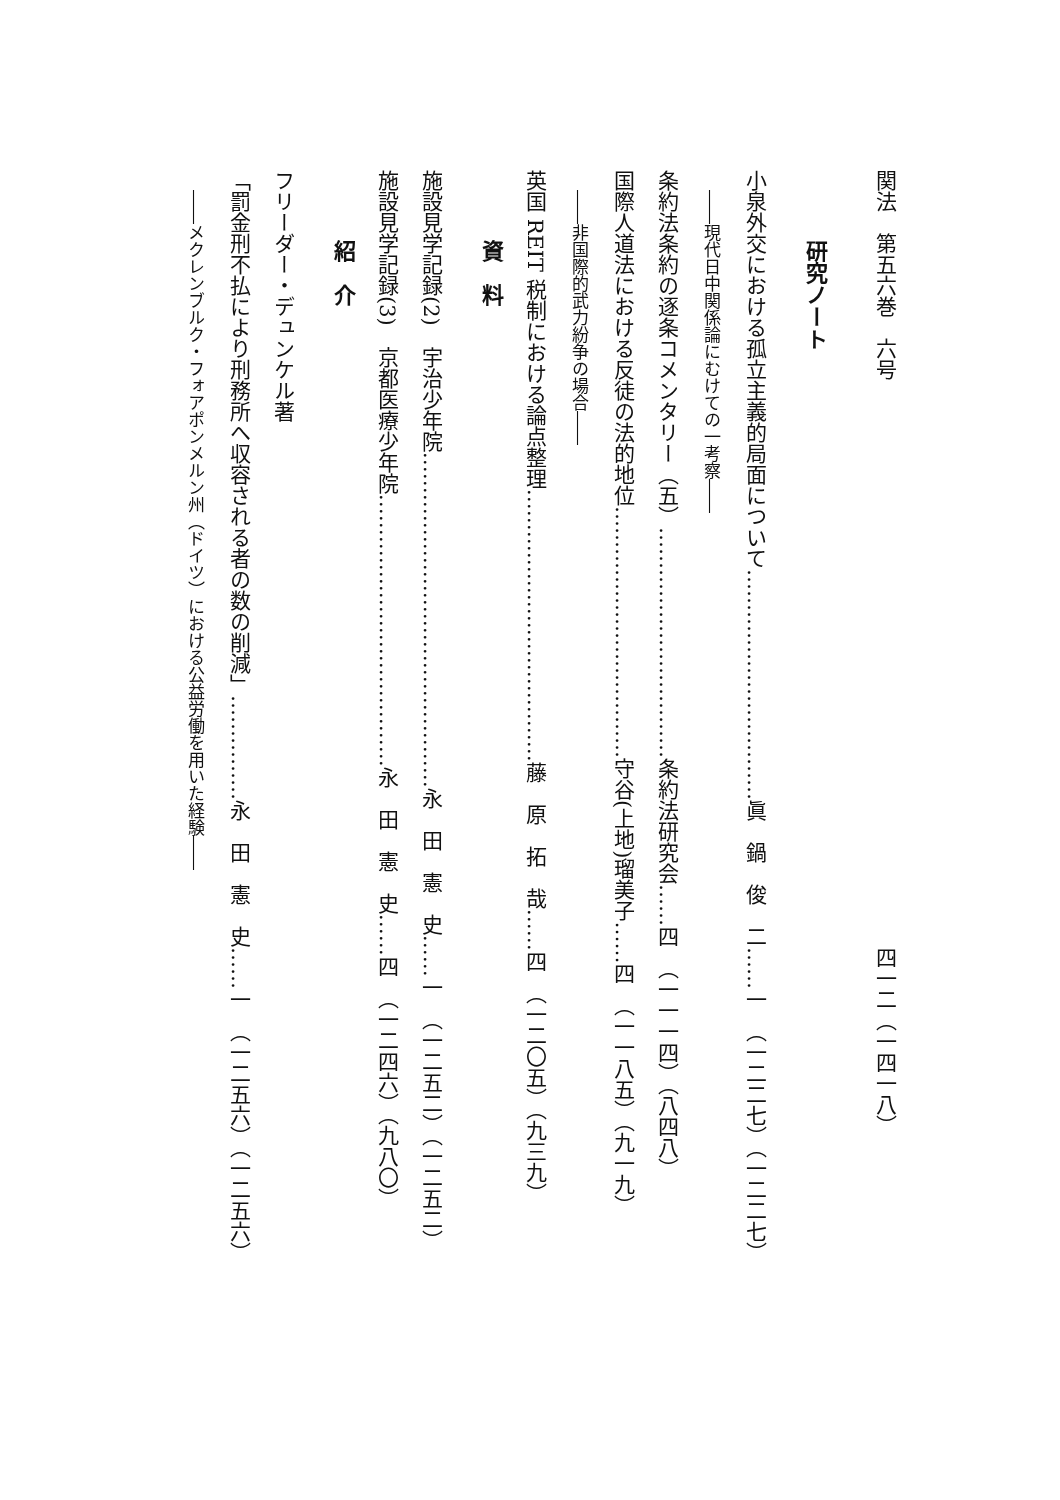関法　第五六巻　六号　　　　　　　　　　　　　　　　　　　　　　　　　　　四一二（一四一八）
研究ノート
小泉外交における孤立主義的局面について……………………………眞　鍋　俊　二……一　（一二二七）（一二二七）
――現代日中関係論にむけての一考察――
条約法条約の逐条コメンタリー（五）……………………………条約法研究会……四　（一一一四）（八四八）
国際人道法における反徒の法的地位………………………………守谷(上地)瑠美子……四　（一一八五）（九一九）
――非国際的武力紛争の場合――
英国 REIT 税制における論点整理…………………………………藤　原　拓　哉……四　（一二〇五）（九三九）
資　料
施設見学記録(2)　宇治少年院…………………………………………永　田　憲　史……一　（一二五二）（一二五二）
施設見学記録(3)　京都医療少年院…………………………………永　田　憲　史……四　（一二四六）（九八〇）
紹　介
フリーダー・デュンケル著
「罰金刑不払により刑務所へ収容される者の数の削減」……………永　田　憲　史……一　（一二五六）（一二五六）
――メクレンブルク・フォアポンメルン州（ドイツ）における公益労働を用いた経験――